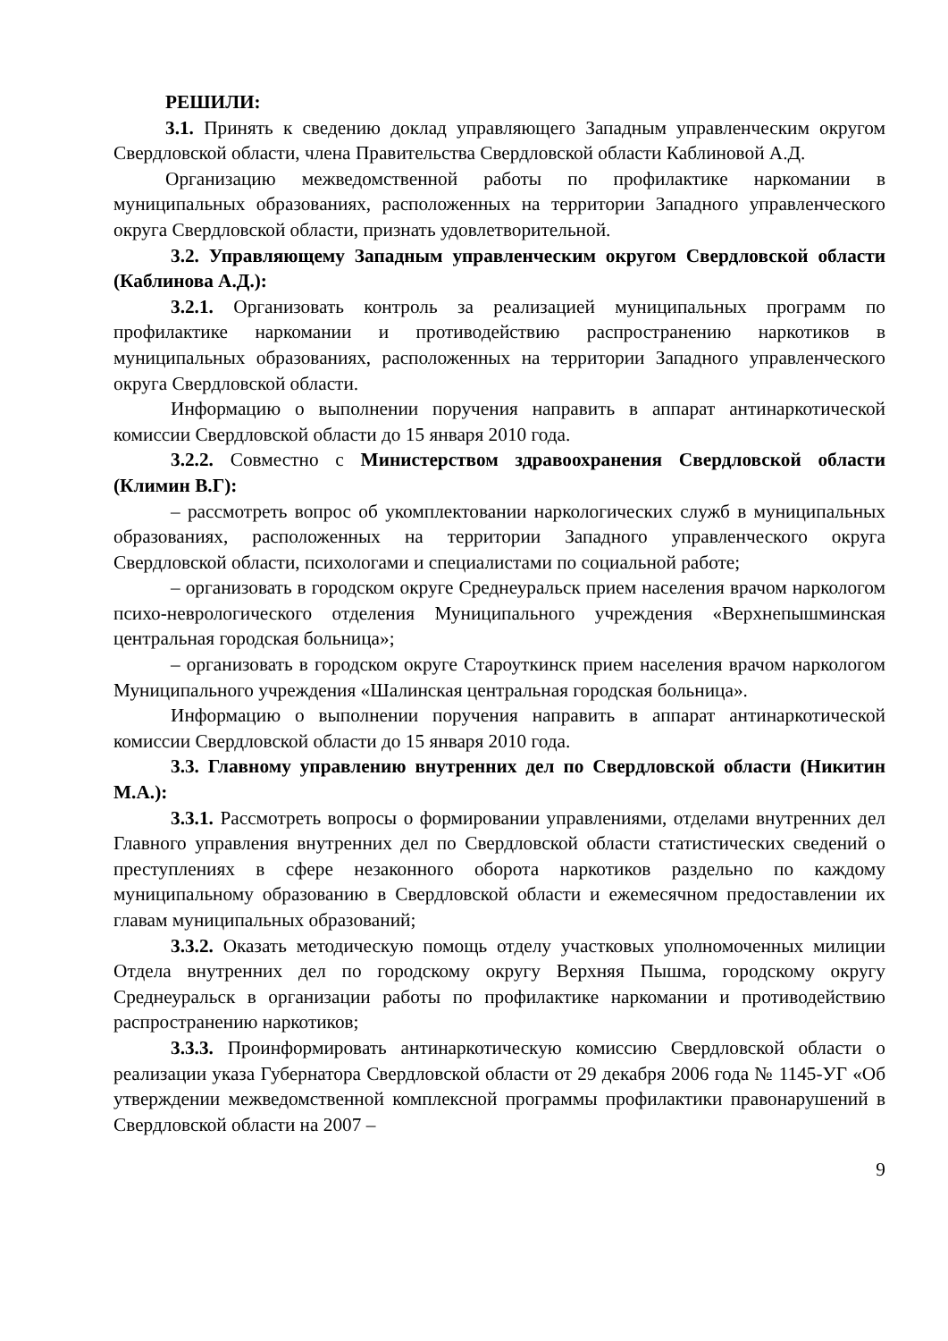РЕШИЛИ:
3.1. Принять к сведению доклад управляющего Западным управленческим округом Свердловской области, члена Правительства Свердловской области Каблиновой А.Д.
Организацию межведомственной работы по профилактике наркомании в муниципальных образованиях, расположенных на территории Западного управленческого округа Свердловской области, признать удовлетворительной.
3.2. Управляющему Западным управленческим округом Свердловской области (Каблинова А.Д.):
3.2.1. Организовать контроль за реализацией муниципальных программ по профилактике наркомании и противодействию распространению наркотиков в муниципальных образованиях, расположенных на территории Западного управленческого округа Свердловской области.
Информацию о выполнении поручения направить в аппарат антинаркотической комиссии Свердловской области до 15 января 2010 года.
3.2.2. Совместно с Министерством здравоохранения Свердловской области (Климин В.Г):
– рассмотреть вопрос об укомплектовании наркологических служб в муниципальных образованиях, расположенных на территории Западного управленческого округа Свердловской области, психологами и специалистами по социальной работе;
– организовать в городском округе Среднеуральск прием населения врачом наркологом психо-неврологического отделения Муниципального учреждения «Верхнепышминская центральная городская больница»;
– организовать в городском округе Староуткинск прием населения врачом наркологом Муниципального учреждения «Шалинская центральная городская больница».
Информацию о выполнении поручения направить в аппарат антинаркотической комиссии Свердловской области до 15 января 2010 года.
3.3. Главному управлению внутренних дел по Свердловской области (Никитин М.А.):
3.3.1. Рассмотреть вопросы о формировании управлениями, отделами внутренних дел Главного управления внутренних дел по Свердловской области статистических сведений о преступлениях в сфере незаконного оборота наркотиков раздельно по каждому муниципальному образованию в Свердловской области и ежемесячном предоставлении их главам муниципальных образований;
3.3.2. Оказать методическую помощь отделу участковых уполномоченных милиции Отдела внутренних дел по городскому округу Верхняя Пышма, городскому округу Среднеуральск в организации работы по профилактике наркомании и противодействию распространению наркотиков;
3.3.3. Проинформировать антинаркотическую комиссию Свердловской области о реализации указа Губернатора Свердловской области от 29 декабря 2006 года № 1145-УГ «Об утверждении межведомственной комплексной программы профилактики правонарушений в Свердловской области на 2007 –
9